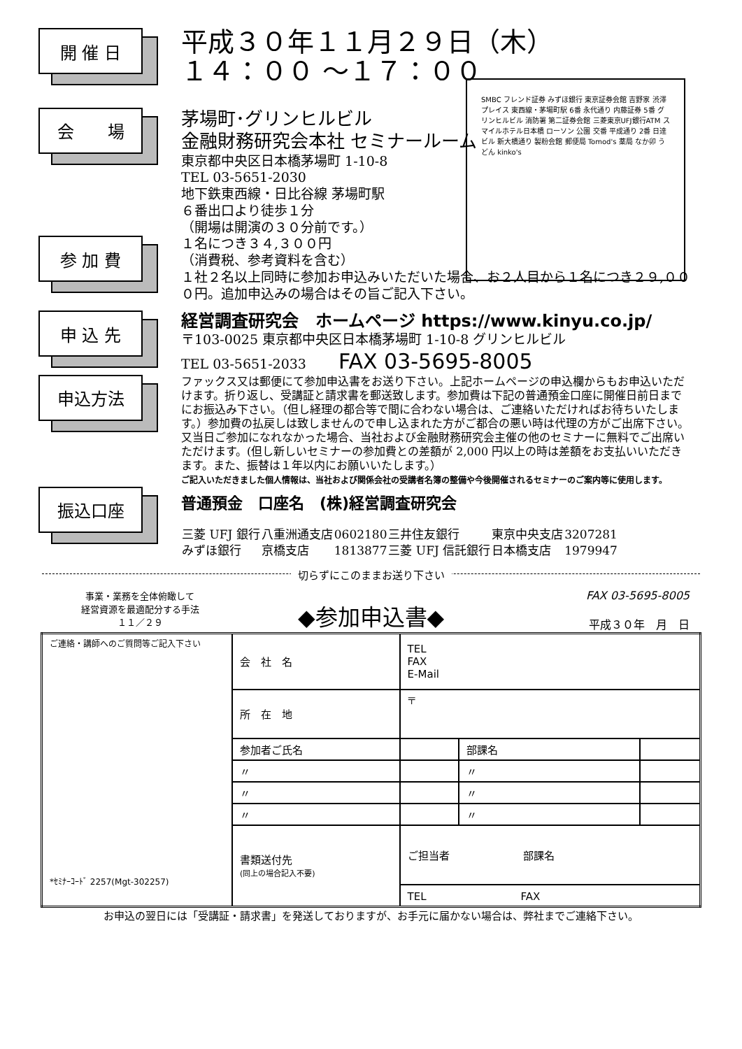SMBC フレンド証券 みずほ銀行 東京証券会館 吉野家 渋澤プレイス 東西線・茅場町駅 6番 永代通り 内藤証券 5番 グリンヒルビル 消防署 第二証券会館 三菱東京UFJ銀行ATM スマイルホテル日本橋 ローソン 公園 交番 平成通り 2番 日達ビル 新大橋通り 製粉会館 郵便局 Tomod's 薬局 なか卯 うどん kinko's
開 催 日
平成３０年１１月２９日（木）
１４：００ ～１７：００
会　　場
茅場町･グリンヒルビル
金融財務研究会本社 セミナールーム
東京都中央区日本橋茅場町 1-10-8
TEL 03-5651-2030
地下鉄東西線・日比谷線 茅場町駅
６番出口より徒歩１分
（開場は開演の３０分前です。）
参 加 費
１名につき３４,３００円
（消費税、参考資料を含む）
１社２名以上同時に参加お申込みいただいた場合、お２人目から１名につき２９,０００円。追加申込みの場合はその旨ご記入下さい。
申 込 先
経営調査研究会　ホームページ https://www.kinyu.co.jp/
〒103-0025 東京都中央区日本橋茅場町 1-10-8 グリンヒルビル
TEL 03-5651-2033 FAX 03-5695-8005
申込方法
ファックス又は郵便にて参加申込書をお送り下さい。上記ホームページの申込欄からもお申込いただけます。折り返し、受講証と請求書を郵送致します。参加費は下記の普通預金口座に開催日前日までにお振込み下さい。（但し経理の都合等で間に合わない場合は、ご連絡いただければお待ちいたします。）参加費の払戻しは致しませんので申し込まれた方がご都合の悪い時は代理の方がご出席下さい。又当日ご参加になれなかった場合、当社および金融財務研究会主催の他のセミナーに無料でご出席いただけます。(但し新しいセミナーの参加費との差額が 2,000 円以上の時は差額をお支払いいただきます。また、振替は１年以内にお願いいたします。）
ご記入いただきました個人情報は、当社および関係会社の受講者名簿の整備や今後開催されるセミナーのご案内等に使用します。
振込口座
普通預金　口座名　(株)経営調査研究会
| 三菱 UFJ 銀行 | 八重洲通支店 | 0602180 | 三井住友銀行 | 東京中央支店 | 3207281 |
| みずほ銀行 | 京橋支店 | 1813877 | 三菱 UFJ 信託銀行 | 日本橋支店 | 1979947 |
切らずにこのままお送り下さい
事業・業務を全体俯瞰して
経営資源を最適配分する手法
１１／２９
◆参加申込書◆
FAX 03-5695-8005
平成３０年　月　日
| ご連絡・講師へのご質問等ご記入下さい *ｾﾐﾅｰｺｰﾄﾞ 2257(Mgt-302257) | 会 社 名 | TEL FAX E-Mail | | |
| | 所 在 地 | 〒 | | |
| | 参加者ご氏名 | | 部課名 | |
| | 〃 | | 〃 | |
| | 〃 | | 〃 | |
| | 〃 | | 〃 | |
| | 書類送付先 (同上の場合記入不要) | ご担当者 部課名 | | |
| | | TEL FAX | | |
お申込の翌日には「受講証・請求書」を発送しておりますが、お手元に届かない場合は、弊社までご連絡下さい。